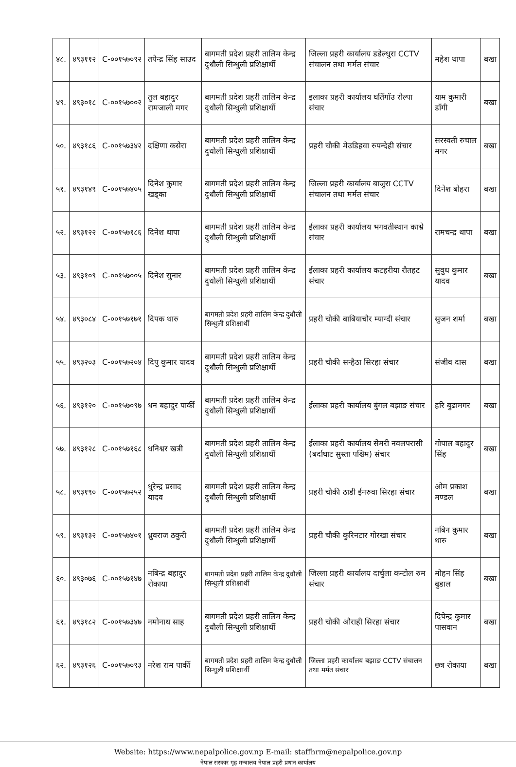| ४८. | ४९३११२ | C-००१५७०९२ | तपेन्द्र सिंह साउद | बागमती प्रदेश प्रहरी तालिम केन्द्र दुधौली सिन्धुली प्रशिक्षार्थी | जिल्ला प्रहरी कार्यालय डडेल्धुरा CCTV संचालन तथा मर्मत संचार | महेश थापा | बखा |
| ४९. | ४९३०१८ | C-००१५७००२ | तुल बहादुर रामजाली मगर | बागमती प्रदेश प्रहरी तालिम केन्द्र दुधौली सिन्धुली प्रशिक्षार्थी | इलाका प्रहरी कार्यालय घर्तिगाँउ रोल्पा संचार | याम कुमारी डाँगी | बखा |
| ५०. | ४९३१८६ | C-००१५७३४२ | दक्षिणा कसेरा | बागमती प्रदेश प्रहरी तालिम केन्द्र दुधौली सिन्धुली प्रशिक्षार्थी | प्रहरी चौकी मेउडिहवा रुपन्देही संचार | सरस्वती रुचाल मगर | बखा |
| ५१. | ४९३१४९ | C-००१५७४०५ | दिनेश कुमार खड्का | बागमती प्रदेश प्रहरी तालिम केन्द्र दुधौली सिन्धुली प्रशिक्षार्थी | जिल्ला प्रहरी कार्यालय बाजुरा CCTV संचालन तथा मर्मत संचार | दिनेश बोहरा | बखा |
| ५२. | ४९३१२२ | C-००१५७१८६ | दिनेश थापा | बागमती प्रदेश प्रहरी तालिम केन्द्र दुधौली सिन्धुली प्रशिक्षार्थी | ईलाका प्रहरी कार्यालय भगवतीस्थान काभ्रे संचार | रामचन्द्र थापा | बखा |
| ५३. | ४९३१०९ | C-००१५७००५ | दिनेश सुनार | बागमती प्रदेश प्रहरी तालिम केन्द्र दुधौली सिन्धुली प्रशिक्षार्थी | ईलाका प्रहरी कार्यालय कटहरीया रौतहट संचार | सुवुध कुमार यादव | बखा |
| ५४. | ४९३०८४ | C-००१५७१७१ | दिपक थारु | बागमती प्रदेश प्रहरी तालिम केन्द्र दुधौली सिन्धुली प्रशिक्षार्थी | प्रहरी चौकी बाबियाचौर म्याग्दी संचार | सुजन शर्मा | बखा |
| ५५. | ४९३२०३ | C-००१५७२०४ | दिपु कुमार यादव | बागमती प्रदेश प्रहरी तालिम केन्द्र दुधौली सिन्धुली प्रशिक्षार्थी | प्रहरी चौकी सन्हैठा सिरहा संचार | संजीव दास | बखा |
| ५६. | ४९३१२० | C-००१५७०९७ | धन बहादुर पार्की | बागमती प्रदेश प्रहरी तालिम केन्द्र दुधौली सिन्धुली प्रशिक्षार्थी | ईलाका प्रहरी कार्यालय बुंगल बझाङ संचार | हरि बुढामगर | बखा |
| ५७. | ४९३१२८ | C-००१५७१६८ | धनिश्वर खत्री | बागमती प्रदेश प्रहरी तालिम केन्द्र दुधौली सिन्धुली प्रशिक्षार्थी | ईलाका प्रहरी कार्यालय सेमरी नवलपरासी (बर्दाघाट सुस्ता पश्चिम) संचार | गोपाल बहादुर सिंह | बखा |
| ५८. | ४९३१९० | C-००१५७२५२ | धुरेन्द्र प्रसाद यादव | बागमती प्रदेश प्रहरी तालिम केन्द्र दुधौली सिन्धुली प्रशिक्षार्थी | प्रहरी चौकी ठाडी ईनरुवा सिरहा संचार | ओम प्रकाश मण्डल | बखा |
| ५९. | ४९३१३२ | C-००१५७४०१ | ध्रुवराज ठकुरी | बागमती प्रदेश प्रहरी तालिम केन्द्र दुधौली सिन्धुली प्रशिक्षार्थी | प्रहरी चौकी कुरिनटार गोरखा संचार | नबिन कुमार थारु | बखा |
| ६०. | ४९३०७६ | C-००१५७१४७ | नबिन्द्र बहादुर रोकाया | बागमती प्रदेश प्रहरी तालिम केन्द्र दुधौली सिन्धुली प्रशिक्षार्थी | जिल्ला प्रहरी कार्यालय दार्चुला कन्टोल रुम संचार | मोहन सिंह बुडाल | बखा |
| ६१. | ४९३१८२ | C-००१५७३४७ | नमोनाथ साह | बागमती प्रदेश प्रहरी तालिम केन्द्र दुधौली सिन्धुली प्रशिक्षार्थी | प्रहरी चौकी औराही सिरहा संचार | दिपेन्द्र कुमार पासवान | बखा |
| ६२. | ४९३१२६ | C-००१५७०९३ | नरेश राम पार्की | बागमती प्रदेश प्रहरी तालिम केन्द्र दुधौली सिन्धुली प्रशिक्षार्थी | जिल्ला प्रहरी कार्यालय बझाङ CCTV संचालन तथा मर्मत संचार | छत्र रोकाया | बखा |
Website: https://www.nepalpolice.gov.np E-mail: staffhrm@nepalpolice.gov.np
नेपाल सरकार गृह मन्त्रालय नेपाल प्रहरी प्रधान कार्यालय